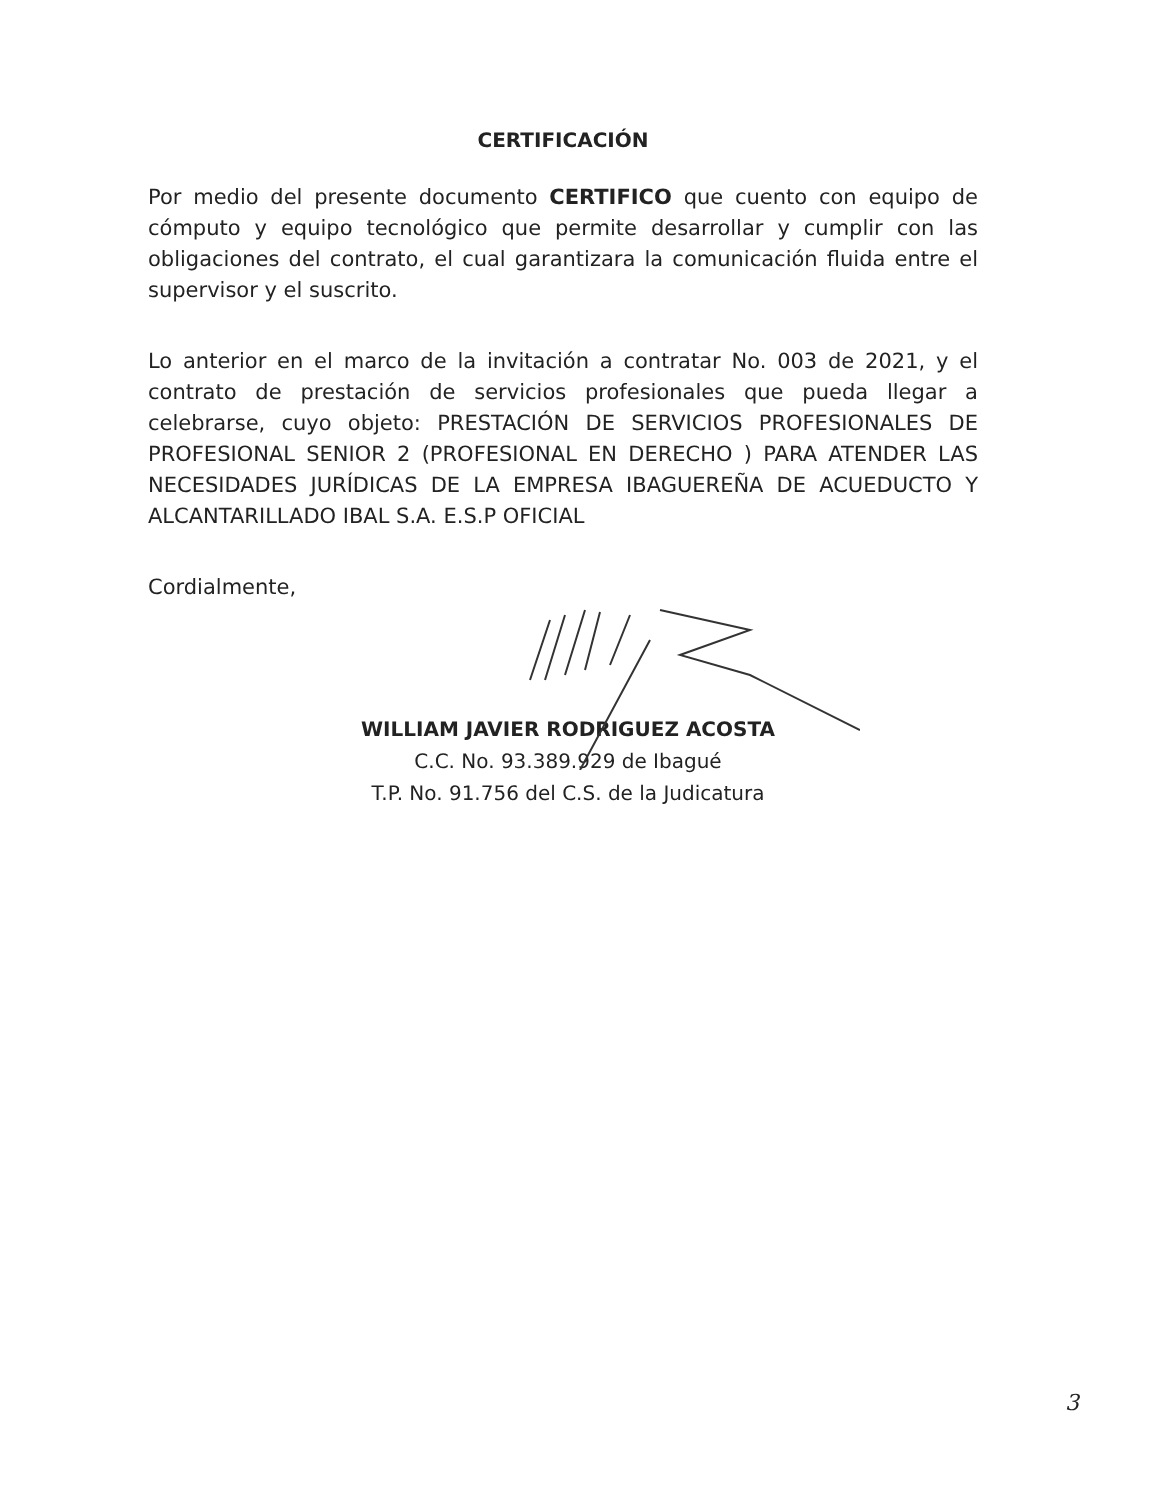CERTIFICACIÓN
Por medio del presente documento CERTIFICO que cuento con equipo de cómputo y equipo tecnológico que permite desarrollar y cumplir con las obligaciones del contrato, el cual garantizara la comunicación fluida entre el supervisor y el suscrito.
Lo anterior en el marco de la invitación a contratar No. 003 de 2021, y el contrato de prestación de servicios profesionales que pueda llegar a celebrarse, cuyo objeto: PRESTACIÓN DE SERVICIOS PROFESIONALES DE PROFESIONAL SENIOR 2 (PROFESIONAL EN DERECHO ) PARA ATENDER LAS NECESIDADES JURÍDICAS DE LA EMPRESA IBAGUEREÑA DE ACUEDUCTO Y ALCANTARILLADO IBAL S.A. E.S.P OFICIAL
Cordialmente,
WILLIAM JAVIER RODRIGUEZ ACOSTA
C.C. No. 93.389.929 de Ibagué
T.P. No. 91.756 del C.S. de la Judicatura
3